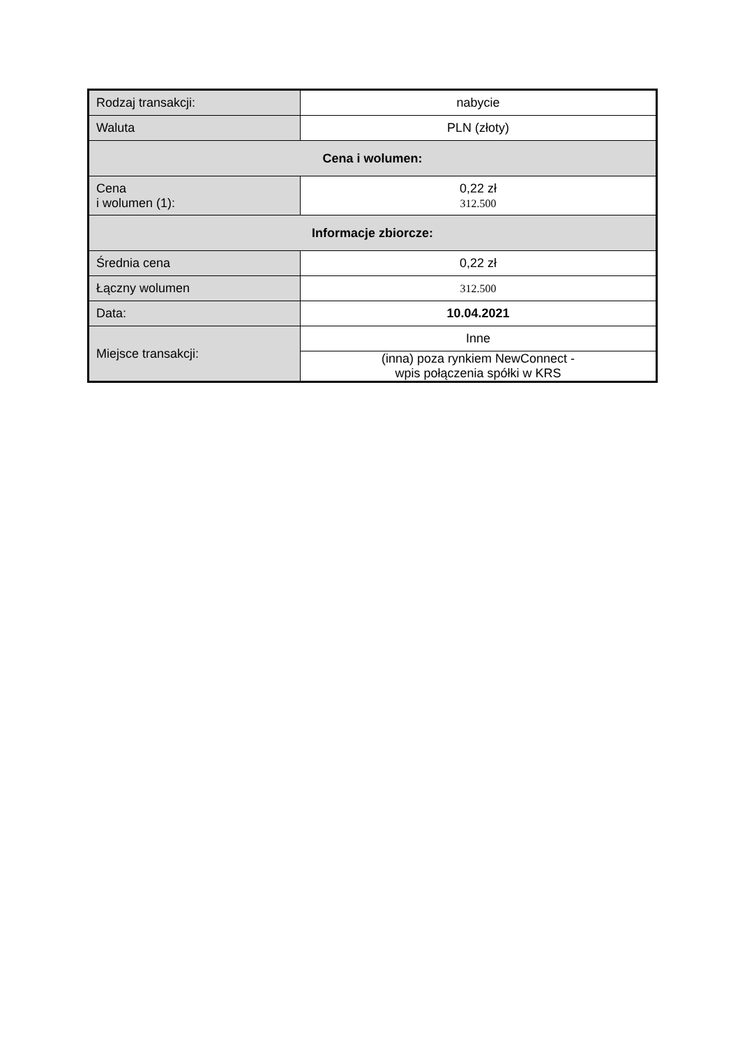| Rodzaj transakcji: | nabycie |
| Waluta | PLN (złoty) |
| Cena i wolumen: | |
| Cena i wolumen (1): | 0,22 zł 312.500 |
| Informacje zbiorcze: | |
| Średnia cena | 0,22 zł |
| Łączny wolumen | 312.500 |
| Data: | 10.04.2021 |
| Miejsce transakcji: | Inne |
| | (inna) poza rynkiem NewConnect - wpis połączenia spółki w KRS |